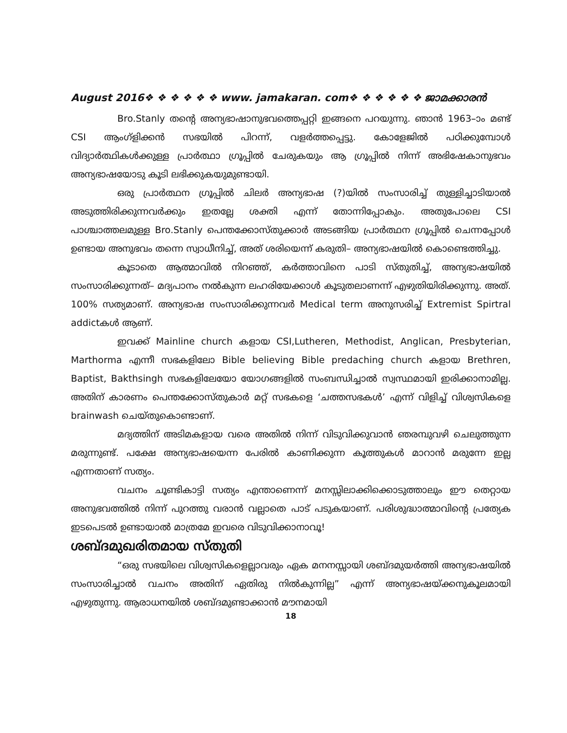August 2016❖ ❖ ❖ ❖ ❖ ❖ www. jamakaran. com❖ ❖ ❖ ❖ ❖ ❖ ജാമക്കാരൻ
Bro.Stanly തന്റെ അന്യഭാഷാനുഭവത്തെപ്പറ്റി ഇങ്ങനെ പറയുന്നു. ഞാൻ 1963–ാം മണ്ട് CSI ആംഗ്ളിക്കൻ സഭയിൽ പിറന്ന്, വളർത്തപ്പെട്ടു. കോളേജിൽ പഠിക്കുമ്പോൾ വിദ്യാർത്ഥികൾക്കുള്ള പ്രാർത്ഥാ ഗ്രൂപ്പിൽ ചേരുകയും ആ ഗ്രൂപ്പിൽ നിന്ന് അഭിഷേകാനുഭവം അന്യഭാഷയോടു കൂടി ലഭിക്കുകയുമുണ്ടായി.
ഒരു പ്രാർത്ഥന ഗ്രൂപ്പിൽ ചിലർ അന്യഭാഷ (?)യിൽ സംസാരിച്ച് തുള്ളിച്ചാടിയാൽ അടുത്തിരിക്കുന്നവർക്കും ഇതല്ലേ ശക്തി എന്ന് തോന്നിപ്പോകും. അതുപോലെ CSI പാശ്ചാത്തലമുള്ള Bro.Stanly പെന്തക്കോസ്തുക്കാർ അടങ്ങിയ പ്രാർത്ഥന ഗ്രൂപ്പിൽ ചെന്നപ്പോൾ ഉണ്ടായ അനുഭവം തന്നെ സ്വാധീനിച്ച്, അത് ശരിയെന്ന് കരുതി– അന്യഭാഷയിൽ കൊണ്ടെത്തിച്ചു.
കൂടാതെ ആത്മാവിൽ നിറഞ്ഞ്, കർത്താവിനെ പാടി സ്തുതിച്ച്, അന്യഭാഷയിൽ സംസാരിക്കുന്നത്– മദ്യപാനം നൽകുന്ന ലഹരിയേക്കാൾ കൂടുതലാണന്ന് എഴുതിയിരിക്കുന്നു. അത്. 100% സത്യമാണ്. അന്യഭാഷ സംസാരിക്കുന്നവർ Medical term അനുസരിച്ച് Extremist Spirtral addictകൾ ആണ്.
ഇവക്ക് Mainline church കളായ CSI,Lutheren, Methodist, Anglican, Presbyterian, Marthorma എന്നീ സഭകളിലോ Bible believing Bible predaching church കളായ Brethren, Baptist, Bakthsingh സഭകളിലേയോ യോഗങ്ങളിൽ സംബന്ധിച്ചാൽ സ്വസ്ഥമായി ഇരിക്കാനാമില്ല. അതിന് കാരണം പെന്തക്കോസ്തുകാർ മറ്റ് സഭകളെ ‘ചത്തസഭകൾ’ എന്ന് വിളിച്ച് വിശ്വസികളെ brainwash ചെയ്തുകൊണ്ടാണ്.
മദ്യത്തിന് അടിമകളായ വരെ അതിൽ നിന്ന് വിടുവിക്കുവാൻ ഞരമ്പുവഴി ചെലുത്തുന്ന മരുന്നുണ്ട്. പക്ഷേ അന്യഭാഷയെന്ന പേരിൽ കാണിക്കുന്ന കൂത്തുകൾ മാറാൻ മരുന്നേ ഇല്ല എന്നതാണ് സത്യം.
വചനം ചൂണ്ടികാട്ടി സത്യം എന്താണെന്ന് മനസ്സിലാക്കിക്കൊടുത്താലും ഈ തെറ്റായ അനുഭവത്തിൽ നിന്ന് പുറത്തു വരാൻ വല്ലാതെ പാട് പടുകയാണ്. പരിശുദ്ധാത്മാവിന്റെ പ്രത്യേക ഇടപെടൽ ഉണ്ടായാൽ മാത്രമേ ഇവരെ വിടുവിക്കാനാവൂ!
ശബ്ദമുഖരിതമായ സ്തുതി
“ഒരു സഭയിലെ വിശ്വസികളെല്ലാവരും ഏക മനനസ്സായി ശബ്ദമുയർത്തി അന്യഭാഷയിൽ സംസാരിച്ചാൽ വചനം അതിന് ഏതിരു നിൽകുന്നില്ല” എന്ന് അന്യഭാഷയ്ക്കനുകൂലമായി എഴുതുന്നു. ആരാധനയിൽ ശബ്ദമുണ്ടാക്കാൻ മൗനമായി
18